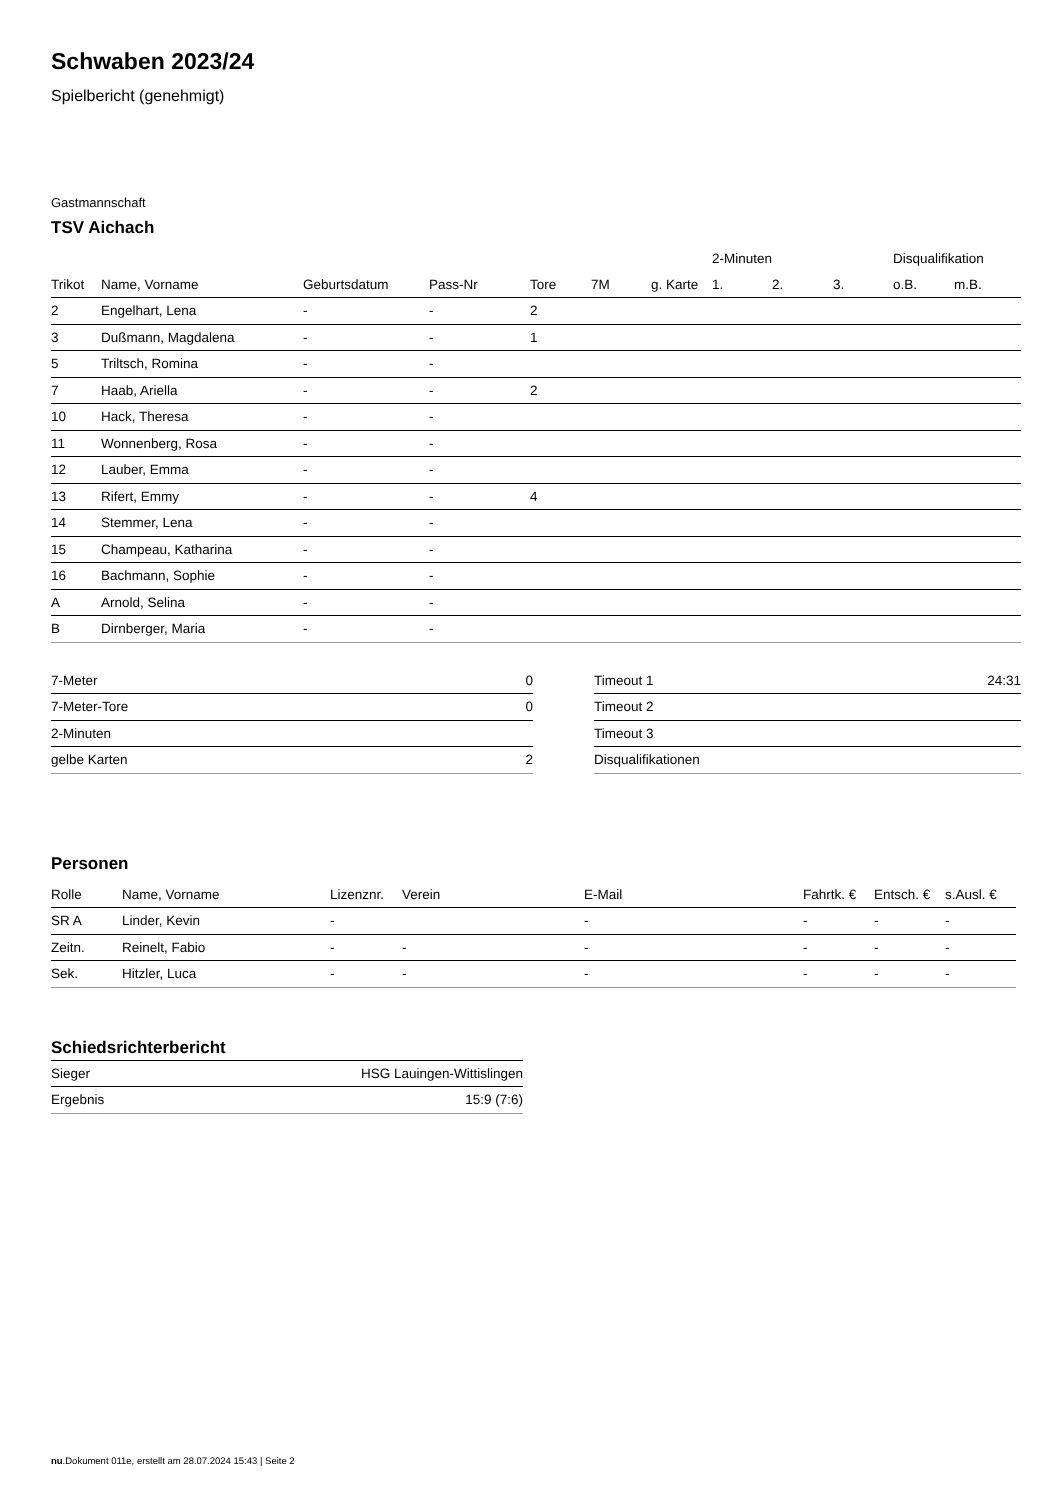Schwaben 2023/24
Spielbericht (genehmigt)
Gastmannschaft
TSV Aichach
| | | | | | | | 2-Minuten | | | Disqualifikation | |
| --- | --- | --- | --- | --- | --- | --- | --- | --- | --- | --- | --- |
| Trikot | Name, Vorname | Geburtsdatum | Pass-Nr | Tore | 7M | g. Karte | 1. | 2. | 3. | o.B. | m.B. |
| 2 | Engelhart, Lena | - | - | 2 | | | | | | | |
| 3 | Dußmann, Magdalena | - | - | 1 | | | | | | | |
| 5 | Triltsch, Romina | - | - | | | | | | | | |
| 7 | Haab, Ariella | - | - | 2 | | | | | | | |
| 10 | Hack, Theresa | - | - | | | | | | | | |
| 11 | Wonnenberg, Rosa | - | - | | | | | | | | |
| 12 | Lauber, Emma | - | - | | | | | | | | |
| 13 | Rifert, Emmy | - | - | 4 | | | | | | | |
| 14 | Stemmer, Lena | - | - | | | | | | | | |
| 15 | Champeau, Katharina | - | - | | | | | | | | |
| 16 | Bachmann, Sophie | - | - | | | | | | | | |
| A | Arnold, Selina | - | - | | | | | | | | |
| B | Dirnberger, Maria | - | - | | | | | | | | |
| 7-Meter | 0 |
| 7-Meter-Tore | 0 |
| 2-Minuten | |
| gelbe Karten | 2 |
| Timeout 1 | 24:31 |
| Timeout 2 | |
| Timeout 3 | |
| Disqualifikationen | |
Personen
| Rolle | Name, Vorname | Lizenznr. | Verein | E-Mail | Fahrtk. € | Entsch. € | s.Ausl. € |
| --- | --- | --- | --- | --- | --- | --- | --- |
| SR A | Linder, Kevin | - | | - | - | - | - |
| Zeitn. | Reinelt, Fabio | - | - | - | - | - | - |
| Sek. | Hitzler, Luca | - | - | - | - | - | - |
Schiedsrichterbericht
| Sieger | HSG Lauingen-Wittislingen |
| Ergebnis | 15:9 (7:6) |
nu.Dokument 011e, erstellt am 28.07.2024 15:43 | Seite 2